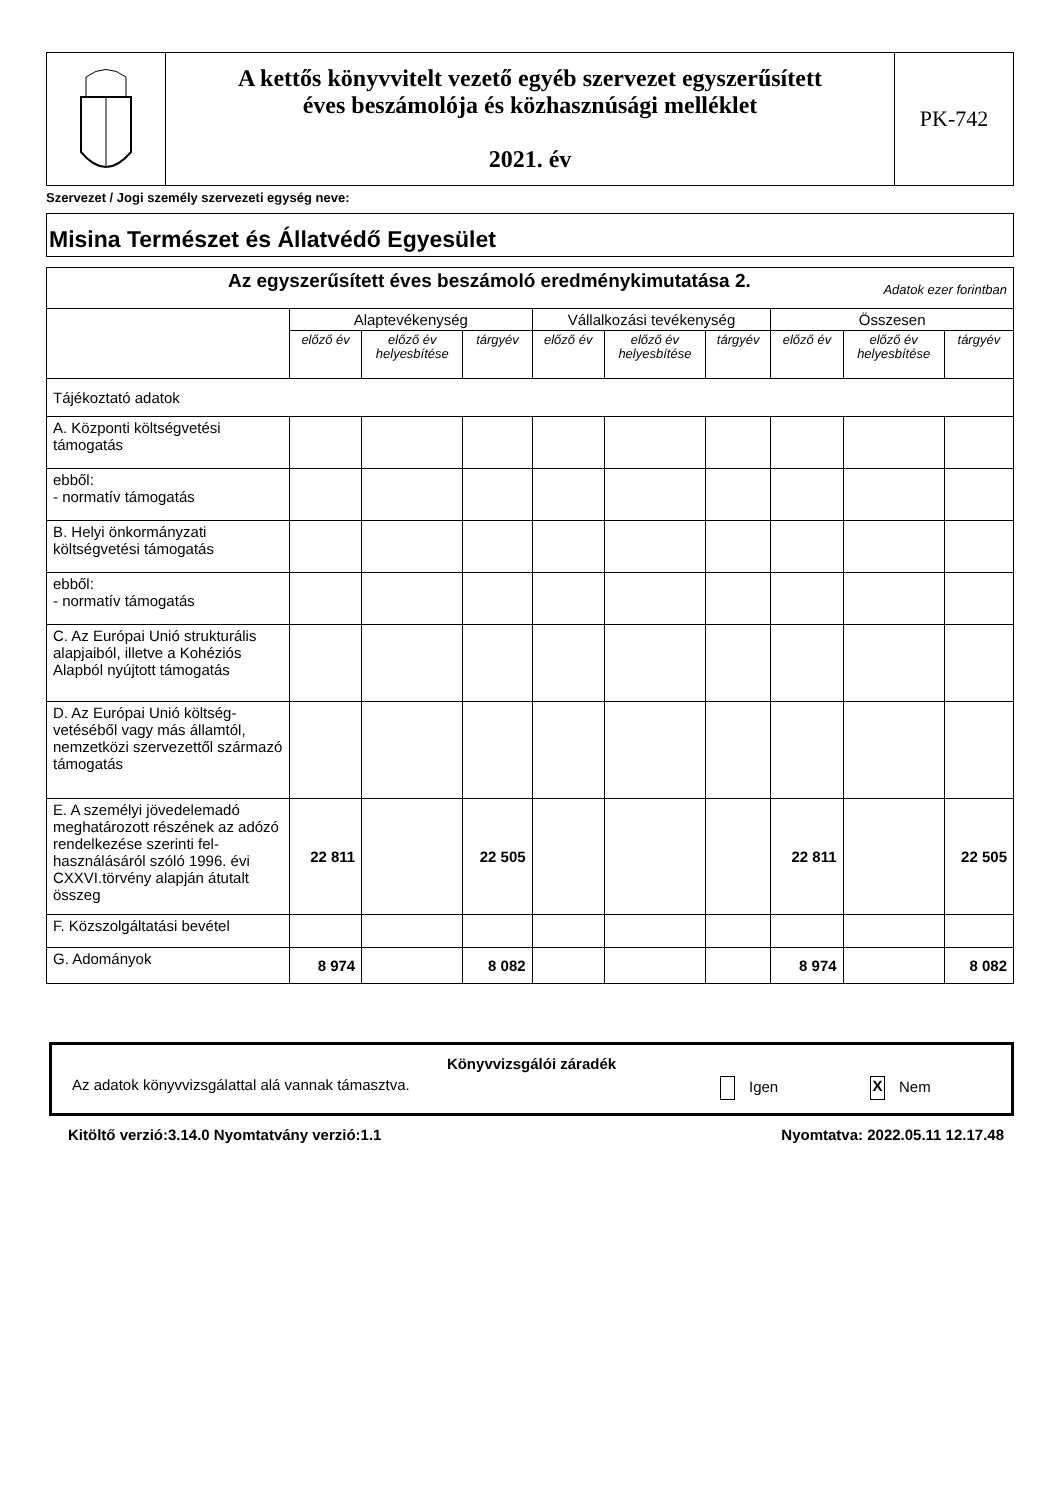| | A kettős könyvvitelt vezető egyéb szervezet egyszerűsített éves beszámolója és közhasznúsági melléklet 2021. év | PK-742 |
Szervezet / Jogi személy szervezeti egység neve:
Misina Természet és Állatvédő Egyesület
| Az egyszerűsített éves beszámoló eredménykimutatása 2. Adatok ezer forintban | | | | | | | | | |
| | Alaptevékenység | | | Vállalkozási tevékenység | | | Összesen | | |
| | előző év | előző év helyesbítése | tárgyév | előző év | előző év helyesbítése | tárgyév | előző év | előző év helyesbítése | tárgyév |
| Tájékoztató adatok | | | | | | | | | |
| A. Központi költségvetési támogatás | | | | | | | | | |
| ebből: - normatív támogatás | | | | | | | | | |
| B. Helyi önkormányzati költségvetési támogatás | | | | | | | | | |
| ebből: - normatív támogatás | | | | | | | | | |
| C. Az Európai Unió strukturális alapjaiból, illetve a Kohéziós Alapból nyújtott támogatás | | | | | | | | | |
| D. Az Európai Unió költség-vetéséből vagy más államtól, nemzetközi szervezettől származó támogatás | | | | | | | | | |
| E. A személyi jövedelemadó meghatározott részének az adózó rendelkezése szerinti fel-használásáról szóló 1996. évi CXXVI.törvény alapján átutalt összeg | 22 811 | | 22 505 | | | | 22 811 | | 22 505 |
| F. Közszolgáltatási bevétel | | | | | | | | | |
| G. Adományok | 8 974 | | 8 082 | | | | 8 974 | | 8 082 |
Könyvvizsgálói záradék
Az adatok könyvvizsgálattal alá vannak támasztva. Igen X Nem
Kitöltő verzió:3.14.0 Nyomtatvány verzió:1.1 Nyomtatva: 2022.05.11 12.17.48